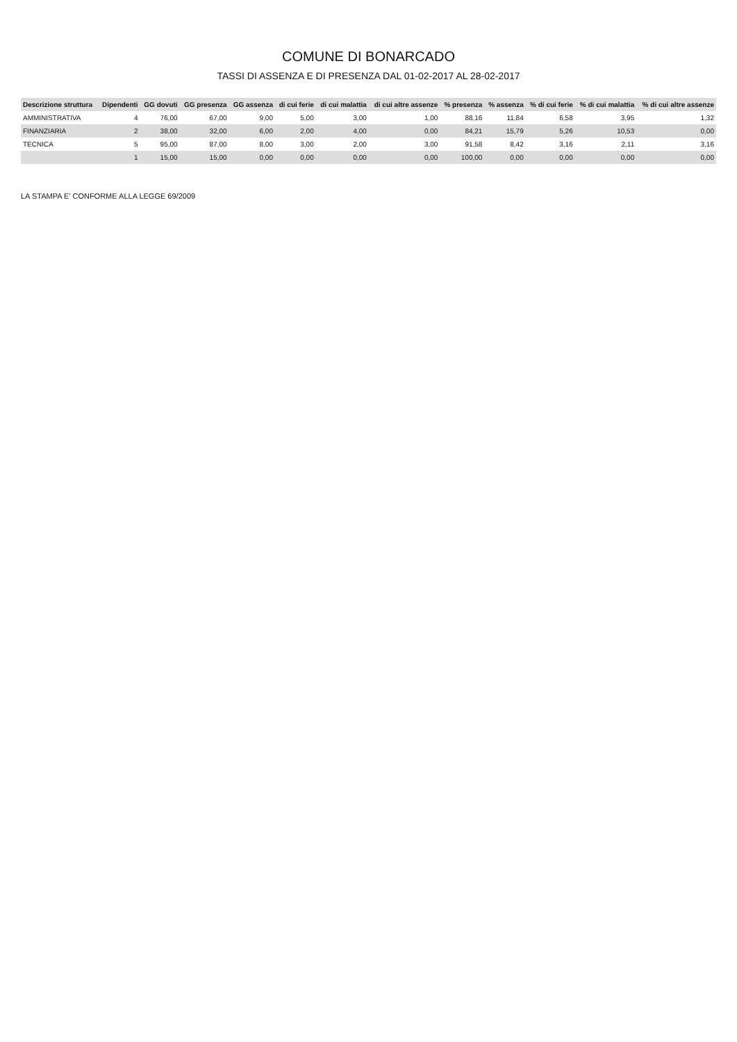COMUNE DI BONARCADO
TASSI DI ASSENZA E DI PRESENZA DAL 01-02-2017 AL 28-02-2017
| Descrizione struttura | Dipendenti | GG dovuti | GG presenza | GG assenza | di cui ferie | di cui malattia | di cui altre assenze | % presenza | % assenza | % di cui ferie | % di cui malattia | % di cui altre assenze |
| --- | --- | --- | --- | --- | --- | --- | --- | --- | --- | --- | --- | --- |
| AMMINISTRATIVA | 4 | 76,00 | 67,00 | 9,00 | 5,00 | 3,00 | 1,00 | 88,16 | 11,84 | 6,58 | 3,95 | 1,32 |
| FINANZIARIA | 2 | 38,00 | 32,00 | 6,00 | 2,00 | 4,00 | 0,00 | 84,21 | 15,79 | 5,26 | 10,53 | 0,00 |
| TECNICA | 5 | 95,00 | 87,00 | 8,00 | 3,00 | 2,00 | 3,00 | 91,58 | 8,42 | 3,16 | 2,11 | 3,16 |
| | 1 | 15,00 | 15,00 | 0,00 | 0,00 | 0,00 | 0,00 | 100,00 | 0,00 | 0,00 | 0,00 | 0,00 |
LA STAMPA E' CONFORME ALLA LEGGE 69/2009